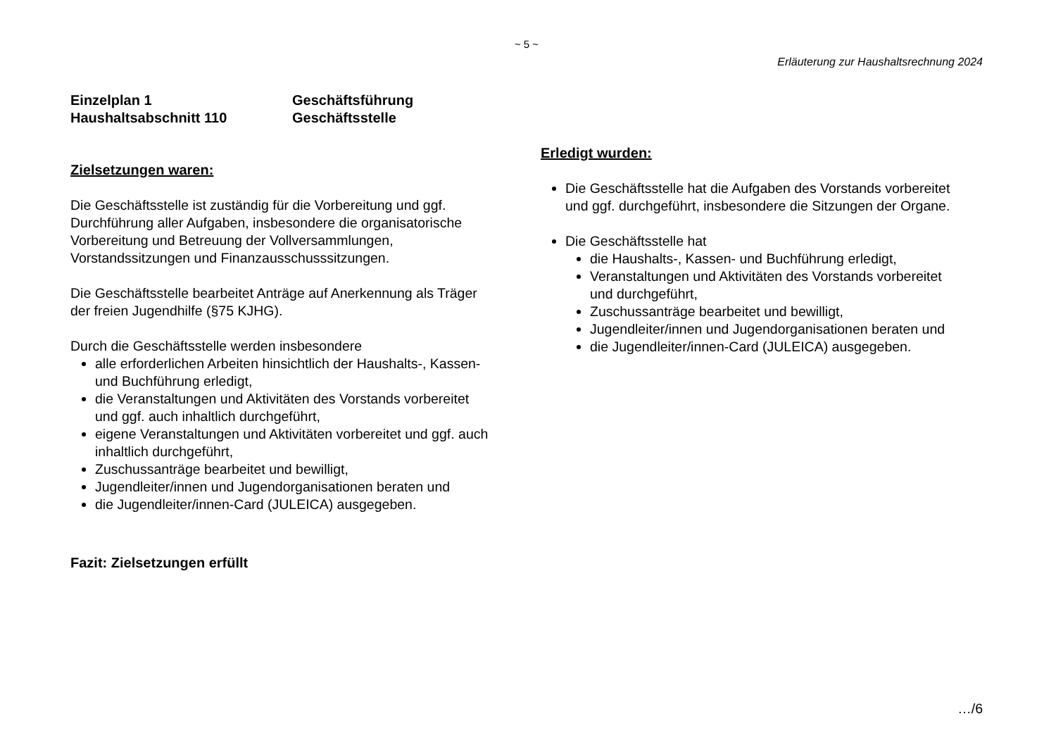~ 5 ~
Erläuterung zur Haushaltsrechnung 2024
Einzelplan 1
Geschäftsführung
Haushaltsabschnitt 110
Geschäftsstelle
Zielsetzungen waren:
Die Geschäftsstelle ist zuständig für die Vorbereitung und ggf. Durchführung aller Aufgaben, insbesondere die organisatorische Vorbereitung und Betreuung der Vollversammlungen, Vorstandssitzungen und Finanzausschusssitzungen.
Die Geschäftsstelle bearbeitet Anträge auf Anerkennung als Träger der freien Jugendhilfe (§75 KJHG).
Durch die Geschäftsstelle werden insbesondere
alle erforderlichen Arbeiten hinsichtlich der Haushalts-, Kassen- und Buchführung erledigt,
die Veranstaltungen und Aktivitäten des Vorstands vorbereitet und ggf. auch inhaltlich durchgeführt,
eigene Veranstaltungen und Aktivitäten vorbereitet und ggf. auch inhaltlich durchgeführt,
Zuschussanträge bearbeitet und bewilligt,
Jugendleiter/innen und Jugendorganisationen beraten und
die Jugendleiter/innen-Card (JULEICA) ausgegeben.
Fazit: Zielsetzungen erfüllt
Erledigt wurden:
Die Geschäftsstelle hat die Aufgaben des Vorstands vorbereitet und ggf. durchgeführt, insbesondere die Sitzungen der Organe.
Die Geschäftsstelle hat
die Haushalts-, Kassen- und Buchführung erledigt,
Veranstaltungen und Aktivitäten des Vorstands vorbereitet und durchgeführt,
Zuschussanträge bearbeitet und bewilligt,
Jugendleiter/innen und Jugendorganisationen beraten und
die Jugendleiter/innen-Card (JULEICA) ausgegeben.
…/6